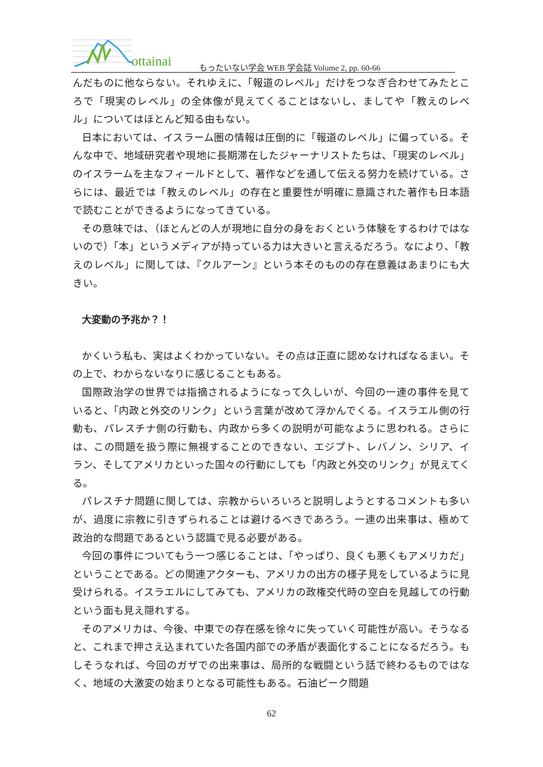ottainai もったいない学会 WEB 学会誌 Volume 2, pp. 60-66
んだものに他ならない。それゆえに、「報道のレベル」だけをつなぎ合わせてみたところで「現実のレベル」の全体像が見えてくることはないし、ましてや「教えのレベル」についてはほとんど知る由もない。
日本においては、イスラーム圏の情報は圧倒的に「報道のレベル」に偏っている。そんな中で、地域研究者や現地に長期滞在したジャーナリストたちは、「現実のレベル」のイスラームを主なフィールドとして、著作などを通して伝える努力を続けている。さらには、最近では「教えのレベル」の存在と重要性が明確に意識された著作も日本語で読むことができるようになってきている。
その意味では、（ほとんどの人が現地に自分の身をおくという体験をするわけではないので）「本」というメディアが持っている力は大きいと言えるだろう。なにより、「教えのレベル」に関しては、『クルアーン』という本そのものの存在意義はあまりにも大きい。
大変動の予兆か？！
かくいう私も、実はよくわかっていない。その点は正直に認めなければなるまい。その上で、わからないなりに感じることもある。
国際政治学の世界では指摘されるようになって久しいが、今回の一連の事件を見ていると、「内政と外交のリンク」という言葉が改めて浮かんでくる。イスラエル側の行動も、パレスチナ側の行動も、内政から多くの説明が可能なように思われる。さらには、この問題を扱う際に無視することのできない、エジプト、レバノン、シリア、イラン、そしてアメリカといった国々の行動にしても「内政と外交のリンク」が見えてくる。
パレスチナ問題に関しては、宗教からいろいろと説明しようとするコメントも多いが、過度に宗教に引きずられることは避けるべきであろう。一連の出来事は、極めて政治的な問題であるという認識で見る必要がある。
今回の事件についてもう一つ感じることは、「やっぱり、良くも悪くもアメリカだ」ということである。どの関連アクターも、アメリカの出方の様子見をしているように見受けられる。イスラエルにしてみても、アメリカの政権交代時の空白を見越しての行動という面も見え隠れする。
そのアメリカは、今後、中東での存在感を徐々に失っていく可能性が高い。そうなると、これまで押さえ込まれていた各国内部での矛盾が表面化することになるだろう。もしそうなれば、今回のガザでの出来事は、局所的な戦闘という話で終わるものではなく、地域の大激変の始まりとなる可能性もある。石油ピーク問題
62